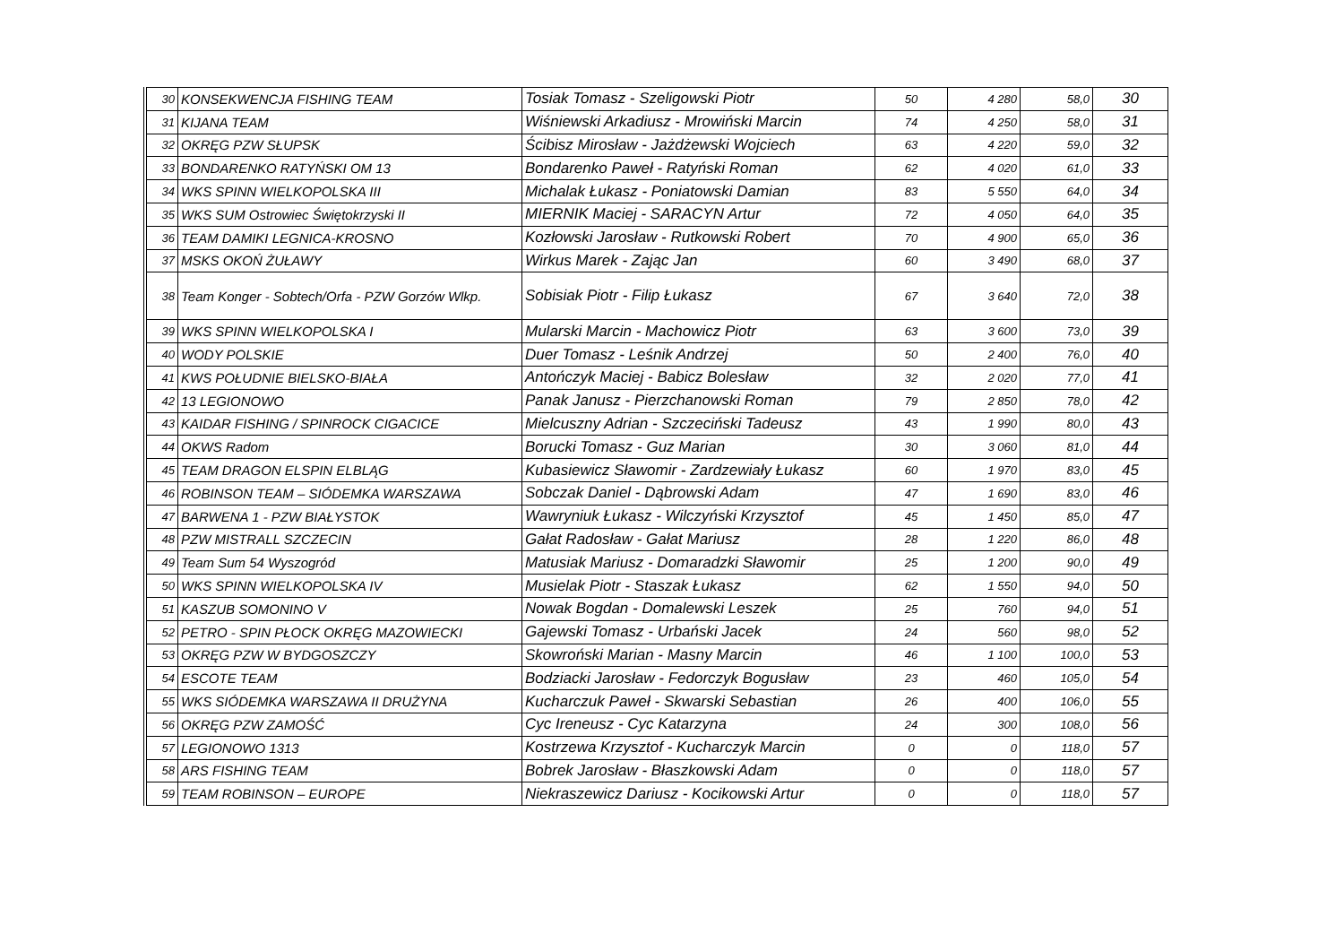| 30 | KONSEKWENCJA FISHING TEAM | Tosiak Tomasz - Szeligowski Piotr | 50 | 4 280 | 58,0 | 30 |
| 31 | KIJANA TEAM | Wiśniewski Arkadiusz - Mrowiński Marcin | 74 | 4 250 | 58,0 | 31 |
| 32 | OKRĘG PZW SŁUPSK | Ścibisz Mirosław - Jażdżewski Wojciech | 63 | 4 220 | 59,0 | 32 |
| 33 | BONDARENKO RATYŃSKI OM 13 | Bondarenko Paweł - Ratyński Roman | 62 | 4 020 | 61,0 | 33 |
| 34 | WKS SPINN WIELKOPOLSKA III | Michalak Łukasz - Poniatowski Damian | 83 | 5 550 | 64,0 | 34 |
| 35 | WKS SUM Ostrowiec Świętokrzyski II | MIERNIK Maciej - SARACYN Artur | 72 | 4 050 | 64,0 | 35 |
| 36 | TEAM DAMIKI LEGNICA-KROSNO | Kozłowski Jarosław - Rutkowski Robert | 70 | 4 900 | 65,0 | 36 |
| 37 | MSKS OKOŃ ŻUŁAWY | Wirkus Marek - Zając Jan | 60 | 3 490 | 68,0 | 37 |
| 38 | Team Konger - Sobtech/Orfa - PZW Gorzów Wlkp. | Sobisiak Piotr - Filip Łukasz | 67 | 3 640 | 72,0 | 38 |
| 39 | WKS SPINN WIELKOPOLSKA I | Mularski Marcin - Machowicz Piotr | 63 | 3 600 | 73,0 | 39 |
| 40 | WODY POLSKIE | Duer Tomasz - Leśnik Andrzej | 50 | 2 400 | 76,0 | 40 |
| 41 | KWS POŁUDNIE BIELSKO-BIAŁA | Antończyk Maciej - Babicz Bolesław | 32 | 2 020 | 77,0 | 41 |
| 42 | 13 LEGIONOWO | Panak Janusz - Pierzchanowski Roman | 79 | 2 850 | 78,0 | 42 |
| 43 | KAIDAR FISHING / SPINROCK CIGACICE | Mielcuszny Adrian - Szczeciński Tadeusz | 43 | 1 990 | 80,0 | 43 |
| 44 | OKWS Radom | Borucki Tomasz - Guz Marian | 30 | 3 060 | 81,0 | 44 |
| 45 | TEAM DRAGON ELSPIN ELBLĄG | Kubasiewicz Sławomir - Zardzewiały Łukasz | 60 | 1 970 | 83,0 | 45 |
| 46 | ROBINSON TEAM – SIÓDEMKA WARSZAWA | Sobczak Daniel - Dąbrowski Adam | 47 | 1 690 | 83,0 | 46 |
| 47 | BARWENA 1 - PZW BIAŁYSTOK | Wawryniuk Łukasz - Wilczyński Krzysztof | 45 | 1 450 | 85,0 | 47 |
| 48 | PZW MISTRALL SZCZECIN | Gałat Radosław - Gałat Mariusz | 28 | 1 220 | 86,0 | 48 |
| 49 | Team Sum 54 Wyszogród | Matusiak Mariusz - Domaradzki Sławomir | 25 | 1 200 | 90,0 | 49 |
| 50 | WKS SPINN WIELKOPOLSKA IV | Musielak Piotr - Staszak Łukasz | 62 | 1 550 | 94,0 | 50 |
| 51 | KASZUB SOMONINO V | Nowak Bogdan - Domalewski Leszek | 25 | 760 | 94,0 | 51 |
| 52 | PETRO - SPIN PŁOCK OKRĘG MAZOWIECKI | Gajewski Tomasz - Urbański Jacek | 24 | 560 | 98,0 | 52 |
| 53 | OKRĘG PZW W BYDGOSZCZY | Skowroński Marian - Masny Marcin | 46 | 1 100 | 100,0 | 53 |
| 54 | ESCOTE TEAM | Bodziacki Jarosław - Fedorczyk Bogusław | 23 | 460 | 105,0 | 54 |
| 55 | WKS SIÓDEMKA WARSZAWA II DRUŻYNA | Kucharczuk Paweł - Skwarski Sebastian | 26 | 400 | 106,0 | 55 |
| 56 | OKRĘG PZW ZAMOŚĆ | Cyc Ireneusz - Cyc Katarzyna | 24 | 300 | 108,0 | 56 |
| 57 | LEGIONOWO 1313 | Kostrzewa Krzysztof - Kucharczyk Marcin | 0 | 0 | 118,0 | 57 |
| 58 | ARS FISHING TEAM | Bobrek Jarosław - Błaszkowski Adam | 0 | 0 | 118,0 | 57 |
| 59 | TEAM ROBINSON – EUROPE | Niekraszewicz Dariusz - Kocikowski Artur | 0 | 0 | 118,0 | 57 |